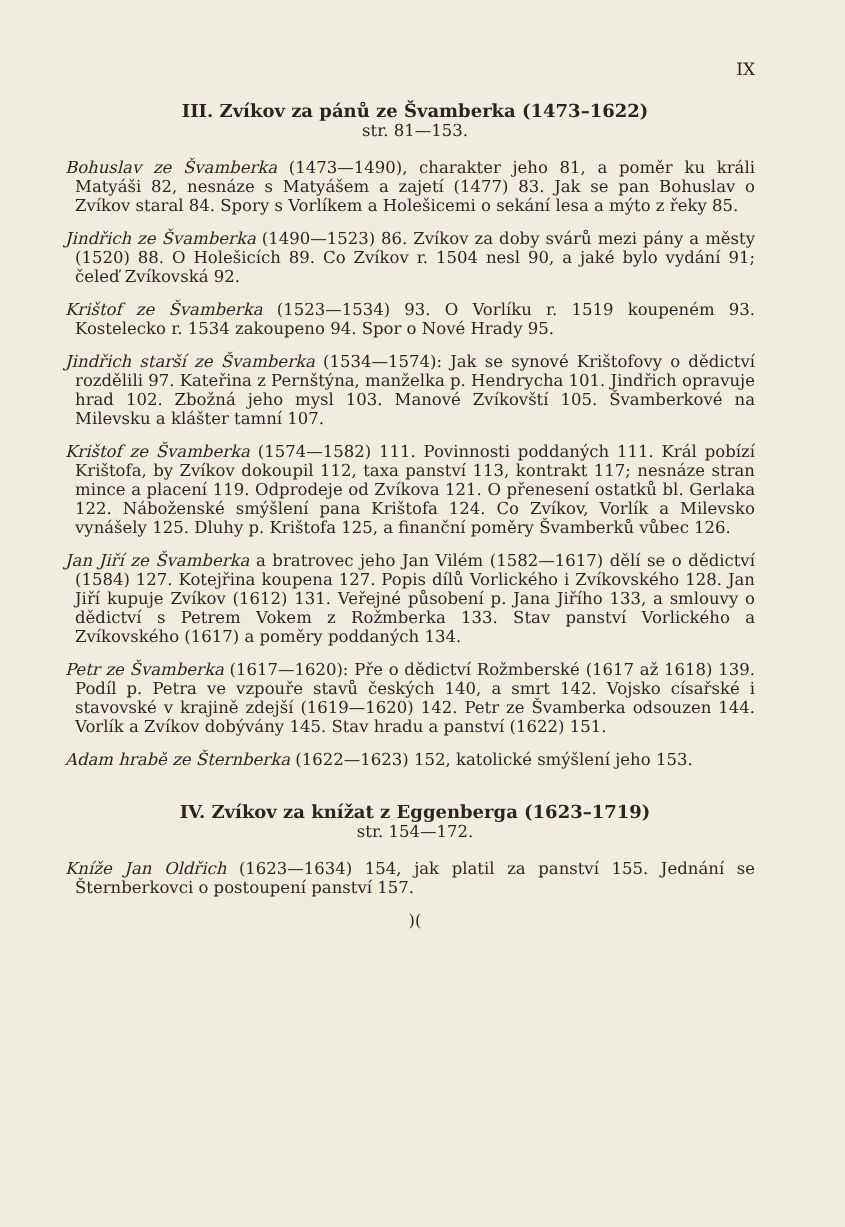IX
III. Zvíkov za pánů ze Švamberka (1473–1622)
str. 81—153.
Bohuslav ze Švamberka (1473—1490), charakter jeho 81, a poměr ku králi Matyáši 82, nesnáze s Matyášem a zajetí (1477) 83. Jak se pan Bohuslav o Zvíkov staral 84. Spory s Vorlíkem a Holešicemi o sekání lesa a mýto z řeky 85.
Jindřich ze Švamberka (1490—1523) 86. Zvíkov za doby svárů mezi pány a městy (1520) 88. O Holešicích 89. Co Zvíkov r. 1504 nesl 90, a jaké bylo vydání 91; čeleď Zvíkovská 92.
Krištof ze Švamberka (1523—1534) 93. O Vorlíku r. 1519 koupeném 93. Kostelecko r. 1534 zakoupeno 94. Spor o Nové Hrady 95.
Jindřich starší ze Švamberka (1534—1574): Jak se synové Krištofovy o dědictví rozdělili 97. Kateřina z Pernštýna, manželka p. Hendrycha 101. Jindřich opravuje hrad 102. Zbožná jeho mysl 103. Manové Zvíkovští 105. Švamberkové na Milevsku a klášter tamní 107.
Krištof ze Švamberka (1574—1582) 111. Povinnosti poddaných 111. Král pobízí Krištofa, by Zvíkov dokoupil 112, taxa panství 113, kontrakt 117; nesnáze stran mince a placení 119. Odprodeje od Zvíkova 121. O přenesení ostatků bl. Gerlaka 122. Náboženské smýšlení pana Krištofa 124. Co Zvíkov, Vorlík a Milevsko vynášely 125. Dluhy p. Krištofa 125, a finanční poměry Švamberků vůbec 126.
Jan Jiří ze Švamberka a bratrovec jeho Jan Vilém (1582—1617) dělí se o dědictví (1584) 127. Kotejřina koupena 127. Popis dílů Vorlického i Zvíkovského 128. Jan Jiří kupuje Zvíkov (1612) 131. Veřejné působení p. Jana Jiřího 133, a smlouvy o dědictví s Petrem Vokem z Rožmberka 133. Stav panství Vorlického a Zvíkovského (1617) a poměry poddaných 134.
Petr ze Švamberka (1617—1620): Pře o dědictví Rožmberské (1617 až 1618) 139. Podíl p. Petra ve vzpouře stavů českých 140, a smrt 142. Vojsko císařské i stavovské v krajině zdejší (1619—1620) 142. Petr ze Švamberka odsouzen 144. Vorlík a Zvíkov dobývány 145. Stav hradu a panství (1622) 151.
Adam hrabě ze Šternberka (1622—1623) 152, katolické smýšlení jeho 153.
IV. Zvíkov za knížat z Eggenberga (1623–1719)
str. 154—172.
Kníže Jan Oldřich (1623—1634) 154, jak platil za panství 155. Jednání se Šternberkovci o postoupení panství 157.
)(